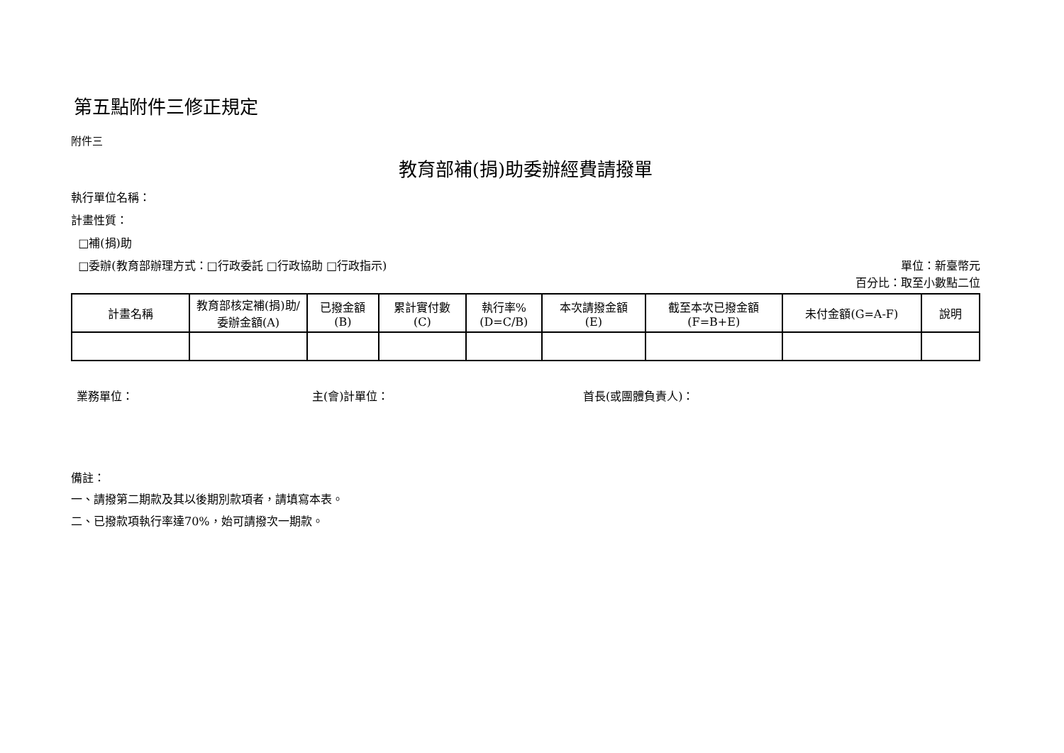第五點附件三修正規定
附件三
教育部補(捐)助委辦經費請撥單
執行單位名稱：
計畫性質：
□補(捐)助
□委辦(教育部辦理方式：□行政委託 □行政協助 □行政指示) 單位：新臺幣元
百分比：取至小數點二位
| 計畫名稱 | 教育部核定補(捐)助/委辦金額(A) | 已撥金額 (B) | 累計實付數 (C) | 執行率% (D=C/B) | 本次請撥金額 (E) | 截至本次已撥金額 (F=B+E) | 未付金額(G=A-F) | 說明 |
| --- | --- | --- | --- | --- | --- | --- | --- | --- |
業務單位： 主(會)計單位： 首長(或團體負責人)：
備註：
一、請撥第二期款及其以後期別款項者，請填寫本表。
二、已撥款項執行率達70%，始可請撥次一期款。